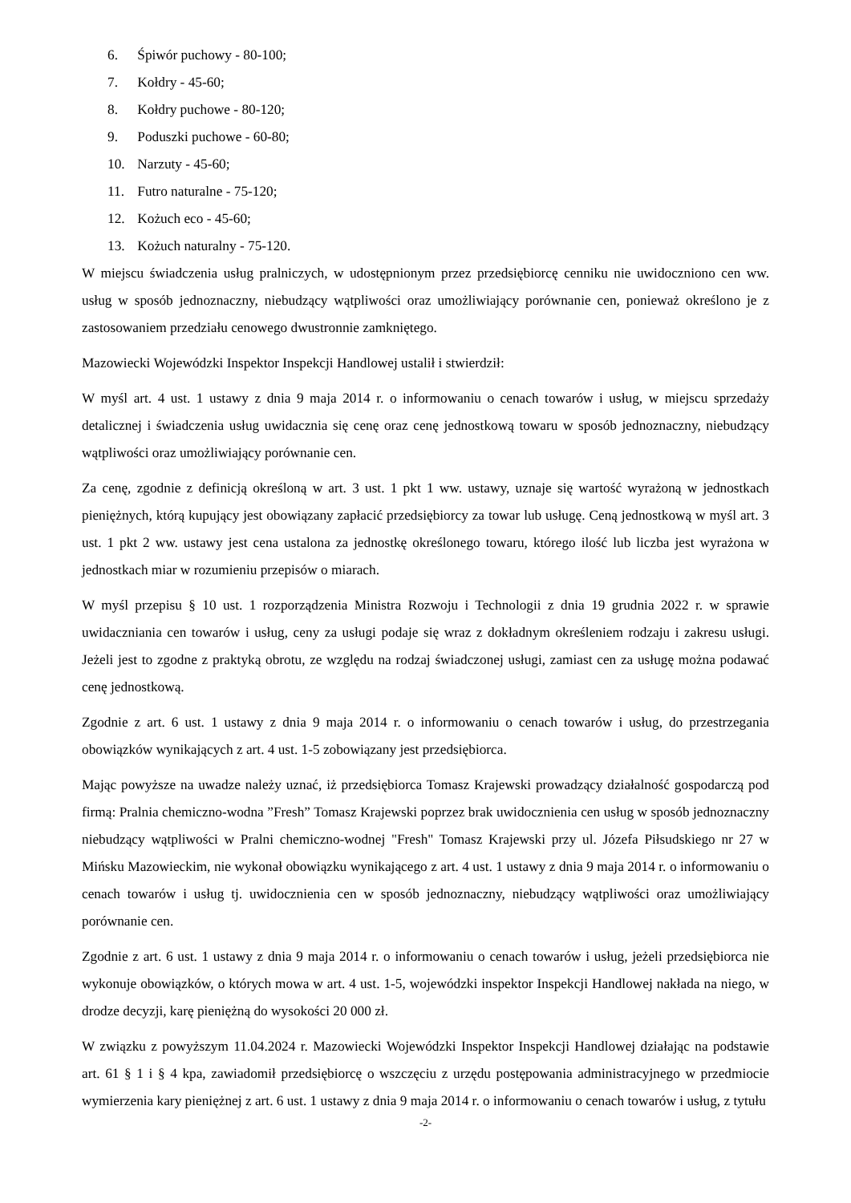6. Śpiwór puchowy - 80-100;
7. Kołdry - 45-60;
8. Kołdry puchowe - 80-120;
9. Poduszki puchowe - 60-80;
10. Narzuty - 45-60;
11. Futro naturalne - 75-120;
12. Kożuch eco - 45-60;
13. Kożuch naturalny - 75-120.
W miejscu świadczenia usług pralniczych, w udostępnionym przez przedsiębiorcę cenniku nie uwidoczniono cen ww. usług w sposób jednoznaczny, niebudzący wątpliwości oraz umożliwiający porównanie cen, ponieważ określono je z zastosowaniem przedziału cenowego dwustronnie zamkniętego.
Mazowiecki Wojewódzki Inspektor Inspekcji Handlowej ustalił i stwierdził:
W myśl art. 4 ust. 1 ustawy z dnia 9 maja 2014 r. o informowaniu o cenach towarów i usług, w miejscu sprzedaży detalicznej i świadczenia usług uwidacznia się cenę oraz cenę jednostkową towaru w sposób jednoznaczny, niebudzący wątpliwości oraz umożliwiający porównanie cen.
Za cenę, zgodnie z definicją określoną w art. 3 ust. 1 pkt 1 ww. ustawy, uznaje się wartość wyrażoną w jednostkach pieniężnych, którą kupujący jest obowiązany zapłacić przedsiębiorcy za towar lub usługę. Ceną jednostkową w myśl art. 3 ust. 1 pkt 2 ww. ustawy jest cena ustalona za jednostkę określonego towaru, którego ilość lub liczba jest wyrażona w jednostkach miar w rozumieniu przepisów o miarach.
W myśl przepisu § 10 ust. 1 rozporządzenia Ministra Rozwoju i Technologii z dnia 19 grudnia 2022 r. w sprawie uwidaczniania cen towarów i usług, ceny za usługi podaje się wraz z dokładnym określeniem rodzaju i zakresu usługi. Jeżeli jest to zgodne z praktyką obrotu, ze względu na rodzaj świadczonej usługi, zamiast cen za usługę można podawać cenę jednostkową.
Zgodnie z art. 6 ust. 1 ustawy z dnia 9 maja 2014 r. o informowaniu o cenach towarów i usług, do przestrzegania obowiązków wynikających z art. 4 ust. 1-5 zobowiązany jest przedsiębiorca.
Mając powyższe na uwadze należy uznać, iż przedsiębiorca Tomasz Krajewski prowadzący działalność gospodarczą pod firmą: Pralnia chemiczno-wodna ”Fresh” Tomasz Krajewski poprzez brak uwidocznienia cen usług w sposób jednoznaczny niebudzący wątpliwości w Pralni chemiczno-wodnej "Fresh" Tomasz Krajewski przy ul. Józefa Piłsudskiego nr 27 w Mińsku Mazowieckim, nie wykonał obowiązku wynikającego z art. 4 ust. 1 ustawy z dnia 9 maja 2014 r. o informowaniu o cenach towarów i usług tj. uwidocznienia cen w sposób jednoznaczny, niebudzący wątpliwości oraz umożliwiający porównanie cen.
Zgodnie z art. 6 ust. 1 ustawy z dnia 9 maja 2014 r. o informowaniu o cenach towarów i usług, jeżeli przedsiębiorca nie wykonuje obowiązków, o których mowa w art. 4 ust. 1-5, wojewódzki inspektor Inspekcji Handlowej nakłada na niego, w drodze decyzji, karę pieniężną do wysokości 20 000 zł.
W związku z powyższym 11.04.2024 r. Mazowiecki Wojewódzki Inspektor Inspekcji Handlowej działając na podstawie art. 61 § 1 i § 4 kpa, zawiadomił przedsiębiorcę o wszczęciu z urzędu postępowania administracyjnego w przedmiocie wymierzenia kary pieniężnej z art. 6 ust. 1 ustawy z dnia 9 maja 2014 r. o informowaniu o cenach towarów i usług, z tytułu
-2-